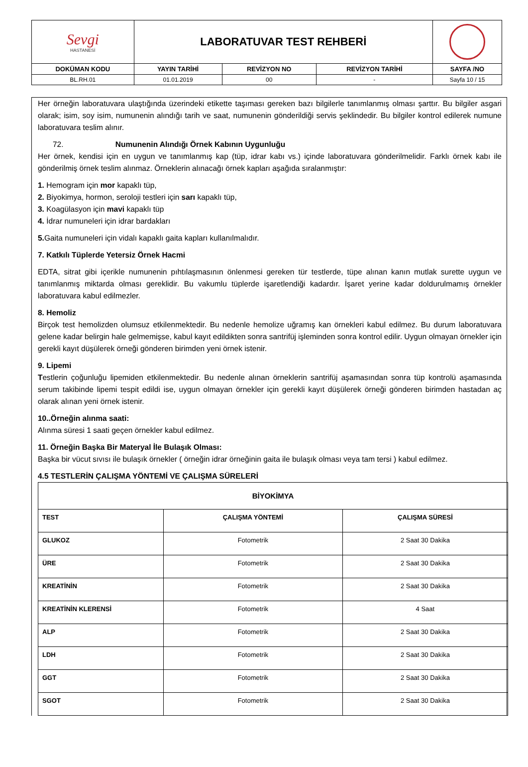| Sevgi HASTANESİ | LABORATUVAR TEST REHBERİ | | | |
| DOKÜMAN KODU | YAYIN TARİHİ | REVİZYON NO | REVİZYON TARİHİ | SAYFA /NO |
| BL.RH.01 | 01.01.2019 | 00 | - | Sayfa 10 / 15 |
Her örneğin laboratuvara ulaştığında üzerindeki etikette taşıması gereken bazı bilgilerle tanımlanmış olması şarttır. Bu bilgiler asgari olarak; isim, soy isim, numunenin alındığı tarih ve saat, numunenin gönderildiği servis şeklindedir. Bu bilgiler kontrol edilerek numune laboratuvara teslim alınır.
72. Numunenin Alındığı Örnek Kabının Uygunluğu
Her örnek, kendisi için en uygun ve tanımlanmış kap (tüp, idrar kabı vs.) içinde laboratuvara gönderilmelidir. Farklı örnek kabı ile gönderilmiş örnek teslim alınmaz. Örneklerin alınacağı örnek kapları aşağıda sıralanmıştır:
1. Hemogram için mor kapaklı tüp,
2. Biyokimya, hormon, seroloji testleri için sarı kapaklı tüp,
3. Koagülasyon için mavi kapaklı tüp
4. İdrar numuneleri için idrar bardakları
5. Gaita numuneleri için vidalı kapaklı gaita kapları kullanılmalıdır.
7. Katkılı Tüplerde Yetersiz Örnek Hacmi
EDTA, sitrat gibi içerikle numunenin pıhtılaşmasının önlenmesi gereken tür testlerde, tüpe alınan kanın mutlak surette uygun ve tanımlanmış miktarda olması gereklidir. Bu vakumlu tüplerde işaretlendiği kadardır. İşaret yerine kadar doldurulmamış örnekler laboratuvara kabul edilmezler.
8. Hemoliz
Birçok test hemolizden olumsuz etkilenmektedir. Bu nedenle hemolize uğramış kan örnekleri kabul edilmez. Bu durum laboratuvara gelene kadar belirgin hale gelmemişse, kabul kayıt edildikten sonra santrifüj işleminden sonra kontrol edilir. Uygun olmayan örnekler için gerekli kayıt düşülerek örneği gönderen birimden yeni örnek istenir.
9. Lipemi
Testlerin çoğunluğu lipemiden etkilenmektedir. Bu nedenle alınan örneklerin santrifüj aşamasından sonra tüp kontrolü aşamasında serum takibinde lipemi tespit edildi ise, uygun olmayan örnekler için gerekli kayıt düşülerek örneği gönderen birimden hastadan aç olarak alınan yeni örnek istenir.
10..Örneğin alınma saati:
Alınma süresi 1 saati geçen örnekler kabul edilmez.
11. Örneğin Başka Bir Materyal İle Bulaşık Olması:
Başka bir vücut sıvısı ile bulaşık örnekler ( örneğin idrar örneğinin gaita ile bulaşık olması veya tam tersi ) kabul edilmez.
4.5 TESTLERİN ÇALIŞMA YÖNTEMİ VE ÇALIŞMA SÜRELERİ
| BİYOKİMYA | | |
| --- | --- | --- |
| TEST | ÇALIŞMA YÖNTEMİ | ÇALIŞMA SÜRESİ |
| GLUKOZ | Fotometrik | 2 Saat 30 Dakika |
| ÜRE | Fotometrik | 2 Saat 30 Dakika |
| KREATİNİN | Fotometrik | 2 Saat 30 Dakika |
| KREATİNİN KLERENSİ | Fotometrik | 4 Saat |
| ALP | Fotometrik | 2 Saat 30 Dakika |
| LDH | Fotometrik | 2 Saat 30 Dakika |
| GGT | Fotometrik | 2 Saat 30 Dakika |
| SGOT | Fotometrik | 2 Saat 30 Dakika |